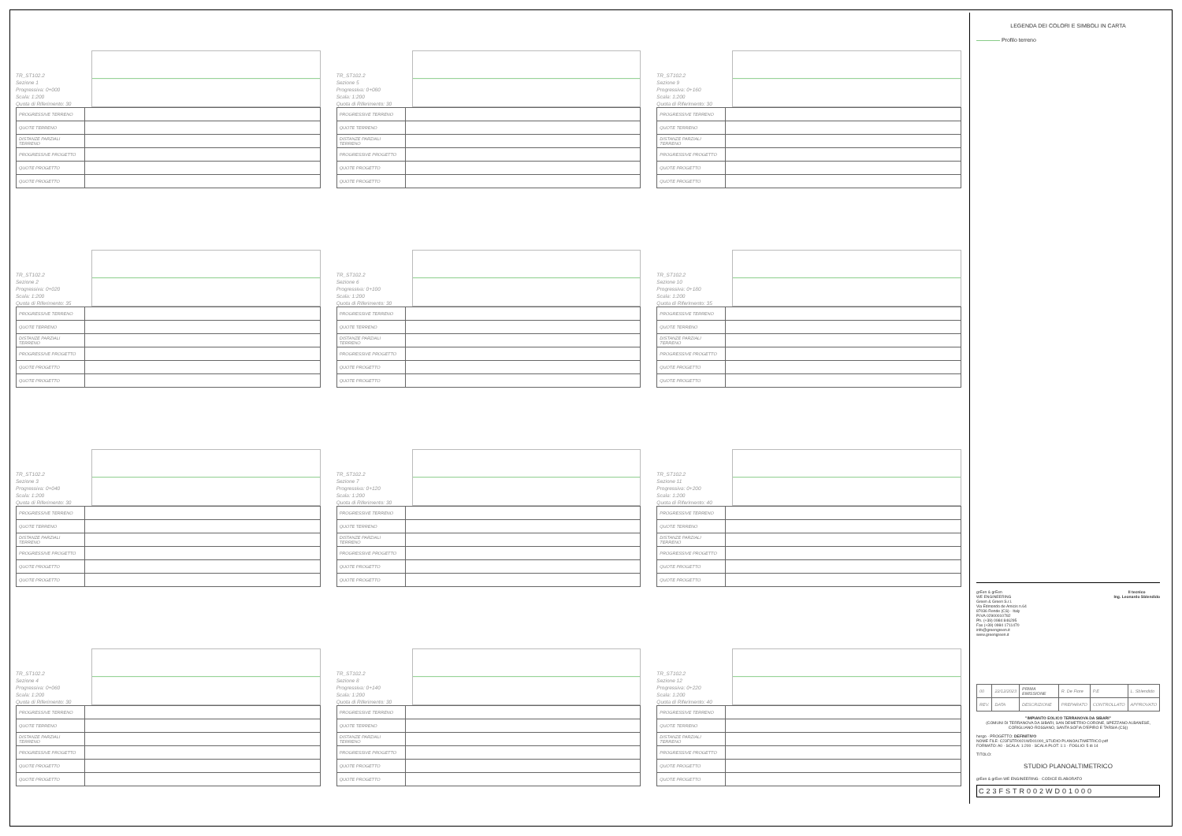TR_ST102.2
Sezione 1
Progressiva: 0+000
Scala: 1:200
Quota di Riferimento: 30
| PROGRESSIVE TERRENO | |
| QUOTE TERRENO | |
| DISTANZE PARZIALI TERRENO | |
| PROGRESSIVE PROGETTO | |
| QUOTE PROGETTO | |
| QUOTE PROGETTO | |
TR_ST102.2
Sezione 5
Progressiva: 0+080
Scala: 1:200
Quota di Riferimento: 30
| PROGRESSIVE TERRENO | |
| QUOTE TERRENO | |
| DISTANZE PARZIALI TERRENO | |
| PROGRESSIVE PROGETTO | |
| QUOTE PROGETTO | |
| QUOTE PROGETTO | |
TR_ST102.2
Sezione 9
Progressiva: 0+160
Scala: 1:200
Quota di Riferimento: 30
| PROGRESSIVE TERRENO | |
| QUOTE TERRENO | |
| DISTANZE PARZIALI TERRENO | |
| PROGRESSIVE PROGETTO | |
| QUOTE PROGETTO | |
| QUOTE PROGETTO | |
TR_ST102.2
Sezione 2
Progressiva: 0+020
Scala: 1:200
Quota di Riferimento: 35
| PROGRESSIVE TERRENO | |
| QUOTE TERRENO | |
| DISTANZE PARZIALI TERRENO | |
| PROGRESSIVE PROGETTO | |
| QUOTE PROGETTO | |
| QUOTE PROGETTO | |
TR_ST102.2
Sezione 6
Progressiva: 0+100
Scala: 1:200
Quota di Riferimento: 30
| PROGRESSIVE TERRENO | |
| QUOTE TERRENO | |
| DISTANZE PARZIALI TERRENO | |
| PROGRESSIVE PROGETTO | |
| QUOTE PROGETTO | |
| QUOTE PROGETTO | |
TR_ST102.2
Sezione 10
Progressiva: 0+180
Scala: 1:200
Quota di Riferimento: 35
| PROGRESSIVE TERRENO | |
| QUOTE TERRENO | |
| DISTANZE PARZIALI TERRENO | |
| PROGRESSIVE PROGETTO | |
| QUOTE PROGETTO | |
| QUOTE PROGETTO | |
TR_ST102.2
Sezione 3
Progressiva: 0+040
Scala: 1:200
Quota di Riferimento: 30
| PROGRESSIVE TERRENO | |
| QUOTE TERRENO | |
| DISTANZE PARZIALI TERRENO | |
| PROGRESSIVE PROGETTO | |
| QUOTE PROGETTO | |
| QUOTE PROGETTO | |
TR_ST102.2
Sezione 7
Progressiva: 0+120
Scala: 1:200
Quota di Riferimento: 30
| PROGRESSIVE TERRENO | |
| QUOTE TERRENO | |
| DISTANZE PARZIALI TERRENO | |
| PROGRESSIVE PROGETTO | |
| QUOTE PROGETTO | |
| QUOTE PROGETTO | |
TR_ST102.2
Sezione 11
Progressiva: 0+200
Scala: 1:200
Quota di Riferimento: 40
| PROGRESSIVE TERRENO | |
| QUOTE TERRENO | |
| DISTANZE PARZIALI TERRENO | |
| PROGRESSIVE PROGETTO | |
| QUOTE PROGETTO | |
| QUOTE PROGETTO | |
TR_ST102.2
Sezione 4
Progressiva: 0+060
Scala: 1:200
Quota di Riferimento: 30
| PROGRESSIVE TERRENO | |
| QUOTE TERRENO | |
| DISTANZE PARZIALI TERRENO | |
| PROGRESSIVE PROGETTO | |
| QUOTE PROGETTO | |
| QUOTE PROGETTO | |
TR_ST102.2
Sezione 8
Progressiva: 0+140
Scala: 1:200
Quota di Riferimento: 30
| PROGRESSIVE TERRENO | |
| QUOTE TERRENO | |
| DISTANZE PARZIALI TERRENO | |
| PROGRESSIVE PROGETTO | |
| QUOTE PROGETTO | |
| QUOTE PROGETTO | |
TR_ST102.2
Sezione 12
Progressiva: 0+220
Scala: 1:200
Quota di Riferimento: 40
| PROGRESSIVE TERRENO | |
| QUOTE TERRENO | |
| DISTANZE PARZIALI TERRENO | |
| PROGRESSIVE PROGETTO | |
| QUOTE PROGETTO | |
| QUOTE PROGETTO | |
LEGENDA DEI COLORI E SIMBOLI IN CARTA
Profilo terreno
grEen & grEen
WE ENGINEERING
Green & Green S.r.l.
Via Edmondo de Amicis n.64
87036 Rende (CS) - Italy
P.IVA 02900010782
Ph. (+39) 0984 846295
Fax (+39) 0984 1711470
info@greengreen.it
www.greengreen.it
Il tecnico
Ing. Leonardo Sblendido
| 00 | 22/12/2023 | PRIMA EMISSIONE | R. De Fiore | P.E | L. Sblendido |
| REV. | DATA | DESCRIZIONE | PREPARATO | CONTROLLATO | APPROVATO |
"IMPIANTO EOLICO TERRANOVA DA SIBARI"
(COMUNI DI TERRANOVA DA SIBARI, SAN DEMETRIO CORONE, SPEZZANO ALBANESE, CORIGLIANO-ROSSANO, SANTA SOFIA D'EPIRO E TARSIA (CS))
hergo · PROGETTO: DEFINITIVO
NOME FILE: C23FSTR0021WD01000_STUDIO PLANOALTIMETRICO.pdf
FORMATO: A0 · SCALA: 1:200 · SCALA PLOT: 1:1 · FOGLIO: 5 di 14
TITOLO:
STUDIO PLANOALTIMETRICO
grEen & grEen WE ENGINEERING · CODICE ELABORATO
C23FSTR002WD01000